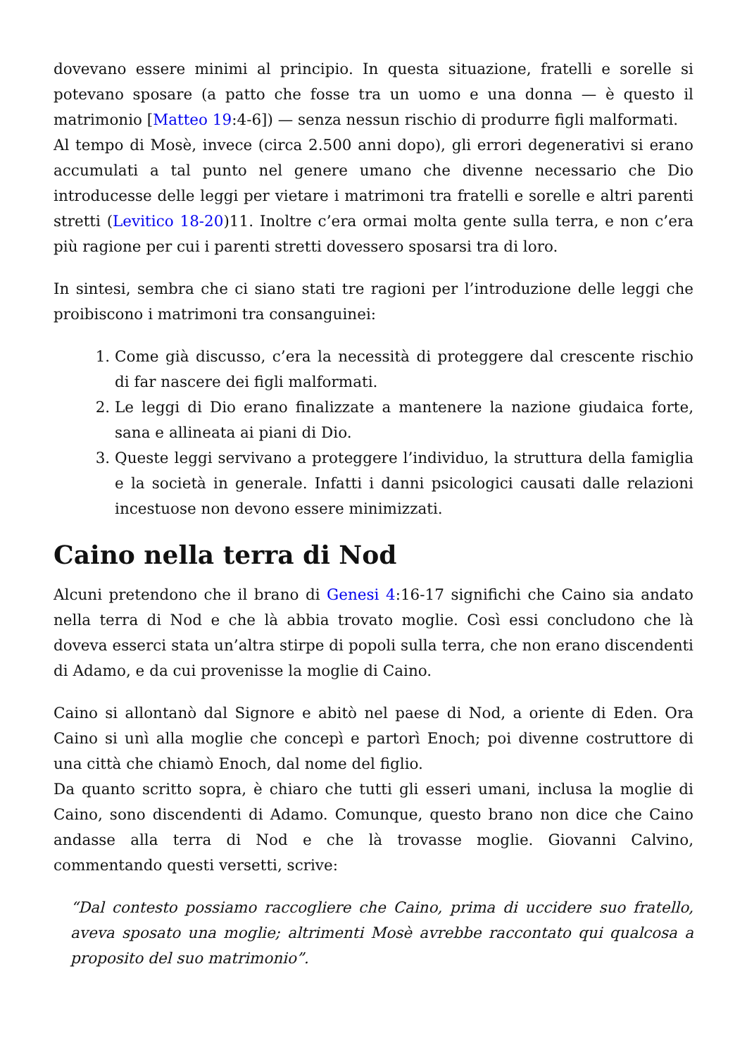dovevano essere minimi al principio. In questa situazione, fratelli e sorelle si potevano sposare (a patto che fosse tra un uomo e una donna — è questo il matrimonio [Matteo 19:4-6]) — senza nessun rischio di produrre figli malformati.
Al tempo di Mosè, invece (circa 2.500 anni dopo), gli errori degenerativi si erano accumulati a tal punto nel genere umano che divenne necessario che Dio introducesse delle leggi per vietare i matrimoni tra fratelli e sorelle e altri parenti stretti (Levitico 18-20)11. Inoltre c’era ormai molta gente sulla terra, e non c’era più ragione per cui i parenti stretti dovessero sposarsi tra di loro.
In sintesi, sembra che ci siano stati tre ragioni per l’introduzione delle leggi che proibiscono i matrimoni tra consanguinei:
1. Come già discusso, c’era la necessità di proteggere dal crescente rischio di far nascere dei figli malformati.
2. Le leggi di Dio erano finalizzate a mantenere la nazione giudaica forte, sana e allineata ai piani di Dio.
3. Queste leggi servivano a proteggere l’individuo, la struttura della famiglia e la società in generale. Infatti i danni psicologici causati dalle relazioni incestuose non devono essere minimizzati.
Caino nella terra di Nod
Alcuni pretendono che il brano di Genesi 4:16-17 significhi che Caino sia andato nella terra di Nod e che là abbia trovato moglie. Così essi concludono che là doveva esserci stata un’altra stirpe di popoli sulla terra, che non erano discendenti di Adamo, e da cui provenisse la moglie di Caino.
Caino si allontanò dal Signore e abitò nel paese di Nod, a oriente di Eden. Ora Caino si unì alla moglie che concepì e partorì Enoch; poi divenne costruttore di una città che chiamò Enoch, dal nome del figlio.
Da quanto scritto sopra, è chiaro che tutti gli esseri umani, inclusa la moglie di Caino, sono discendenti di Adamo. Comunque, questo brano non dice che Caino andasse alla terra di Nod e che là trovasse moglie. Giovanni Calvino, commentando questi versetti, scrive:
“Dal contesto possiamo raccogliere che Caino, prima di uccidere suo fratello, aveva sposato una moglie; altrimenti Mosè avrebbe raccontato qui qualcosa a proposito del suo matrimonio”.